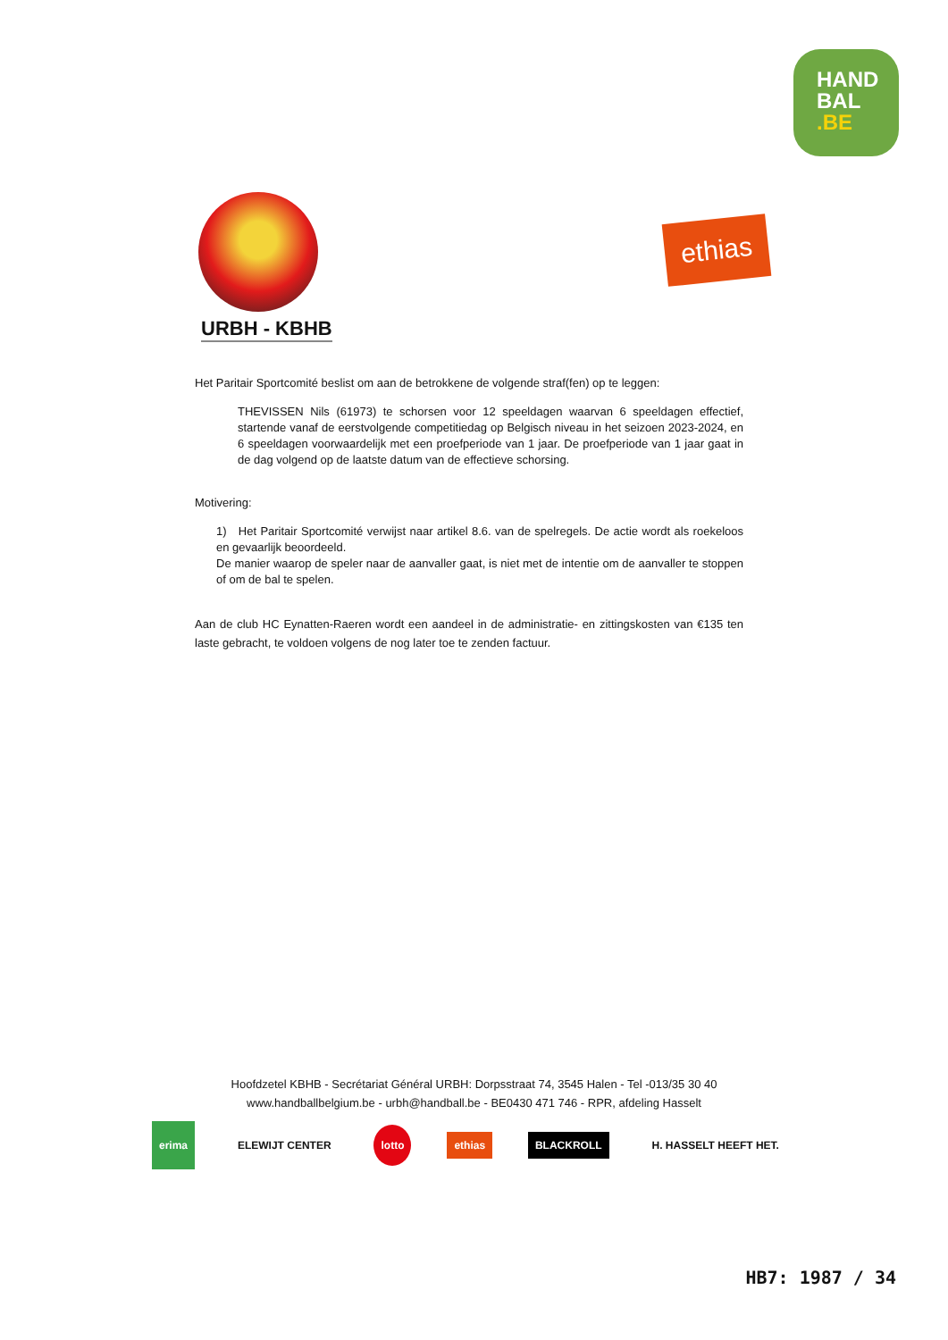HAND
BAL
.BE
URBH - KBHB
ethias
Het Paritair Sportcomité beslist om aan de betrokkene de volgende straf(fen) op te leggen:
THEVISSEN Nils (61973) te schorsen voor 12 speeldagen waarvan 6 speeldagen effectief, startende vanaf de eerstvolgende competitiedag op Belgisch niveau in het seizoen 2023-2024, en 6 speeldagen voorwaardelijk met een proefperiode van 1 jaar. De proefperiode van 1 jaar gaat in de dag volgend op de laatste datum van de effectieve schorsing.
Motivering:
1) Het Paritair Sportcomité verwijst naar artikel 8.6. van de spelregels. De actie wordt als roekeloos en gevaarlijk beoordeeld.
De manier waarop de speler naar de aanvaller gaat, is niet met de intentie om de aanvaller te stoppen of om de bal te spelen.
Aan de club HC Eynatten-Raeren wordt een aandeel in de administratie- en zittingskosten van €135 ten laste gebracht, te voldoen volgens de nog later toe te zenden factuur.
Hoofdzetel KBHB - Secrétariat Général URBH: Dorpsstraat 74, 3545 Halen - Tel -013/35 30 40
www.handballbelgium.be - urbh@handball.be - BE0430 471 746 - RPR, afdeling Hasselt
erima
ELEWIJT CENTER
lotto
ethias BLACKROLL H. HASSELT HEEFT HET.
HB7: 1987 / 34